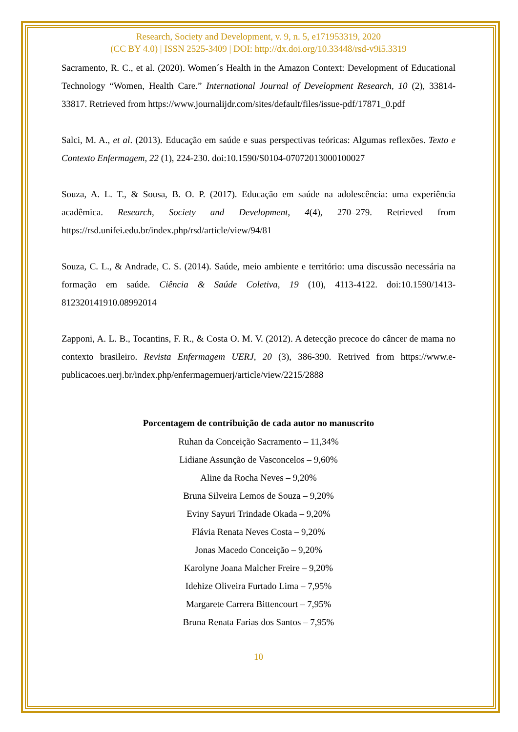Research, Society and Development, v. 9, n. 5, e171953319, 2020
(CC BY 4.0) | ISSN 2525-3409 | DOI: http://dx.doi.org/10.33448/rsd-v9i5.3319
Sacramento, R. C., et al. (2020). Women´s Health in the Amazon Context: Development of Educational Technology “Women, Health Care.” International Journal of Development Research, 10 (2), 33814-33817. Retrieved from https://www.journalijdr.com/sites/default/files/issue-pdf/17871_0.pdf
Salci, M. A., et al. (2013). Educação em saúde e suas perspectivas teóricas: Algumas reflexões. Texto e Contexto Enfermagem, 22 (1), 224-230. doi:10.1590/S0104-07072013000100027
Souza, A. L. T., & Sousa, B. O. P. (2017). Educação em saúde na adolescência: uma experiência acadêmica. Research, Society and Development, 4(4), 270–279. Retrieved from https://rsd.unifei.edu.br/index.php/rsd/article/view/94/81
Souza, C. L., & Andrade, C. S. (2014). Saúde, meio ambiente e território: uma discussão necessária na formação em saúde. Ciência & Saúde Coletiva, 19 (10), 4113-4122. doi:10.1590/1413-812320141910.08992014
Zapponi, A. L. B., Tocantins, F. R., & Costa O. M. V. (2012). A detecção precoce do câncer de mama no contexto brasileiro. Revista Enfermagem UERJ, 20 (3), 386-390. Retrived from https://www.e-publicacoes.uerj.br/index.php/enfermagemuerj/article/view/2215/2888
Porcentagem de contribuição de cada autor no manuscrito
Ruhan da Conceição Sacramento – 11,34%
Lidiane Assunção de Vasconcelos – 9,60%
Aline da Rocha Neves – 9,20%
Bruna Silveira Lemos de Souza – 9,20%
Eviny Sayuri Trindade Okada – 9,20%
Flávia Renata Neves Costa – 9,20%
Jonas Macedo Conceição – 9,20%
Karolyne Joana Malcher Freire – 9,20%
Idehize Oliveira Furtado Lima – 7,95%
Margarete Carrera Bittencourt – 7,95%
Bruna Renata Farias dos Santos – 7,95%
10